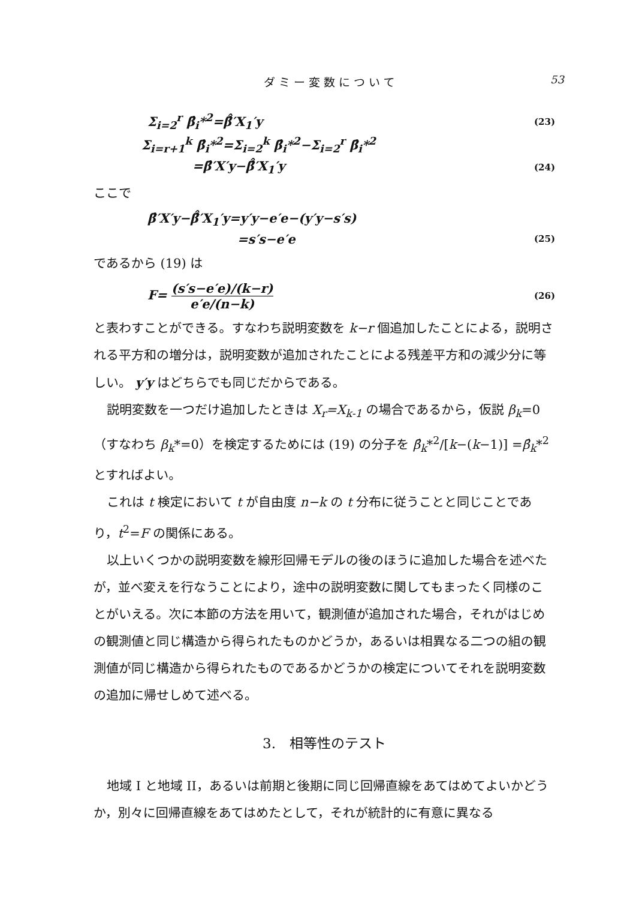ダミー変数について 53
Σ<sub>i=2</sub><sup>r</sup> β̂<sub>i</sub>*<sup>2</sup>=β̂̂′X<sub>1</sub>′y (23)
Σ<sub>i=r+1</sub><sup>k</sup> β̂<sub>i</sub>*<sup>2</sup>=Σ<sub>i=2</sub><sup>k</sup> β̂<sub>i</sub>*<sup>2</sup>−Σ<sub>i=2</sub><sup>r</sup> β̂<sub>i</sub>*<sup>2</sup>
=β̂′X′y−β̂̂′X<sub>1</sub>′y (24)
ここで
β̂′X′y−β̂̂′X<sub>1</sub>′y=y′y−e′e−(y′y−s′s)
=s′s−e′e (25)
であるから (19) は
F=
(s′s−e′e)/(k−r)
e′e/(n−k)
(26)
と表わすことができる。すなわち説明変数を k−r 個追加したことによる，説明される平方和の増分は，説明変数が追加されたことによる残差平方和の減少分に等しい。 y′y はどちらでも同じだからである。
説明変数を一つだけ追加したときは X<sub>r</sub>=X<sub>k-1</sub> の場合であるから，仮説 β<sub>k</sub>=0（すなわち β<sub>k</sub>*=0）を検定するためには (19) の分子を β̂<sub>k</sub>*<sup>2</sup>/[k−(k−1)] =β̂<sub>k</sub>*<sup>2</sup> とすればよい。
これは t 検定において t が自由度 n−k の t 分布に従うことと同じことであり，t<sup>2</sup>=F の関係にある。
以上いくつかの説明変数を線形回帰モデルの後のほうに追加した場合を述べたが，並べ変えを行なうことにより，途中の説明変数に関してもまったく同様のことがいえる。次に本節の方法を用いて，観測値が追加された場合，それがはじめの観測値と同じ構造から得られたものかどうか，あるいは相異なる二つの組の観測値が同じ構造から得られたものであるかどうかの検定についてそれを説明変数の追加に帰せしめて述べる。
3.　相等性のテスト
地域 I と地域 II，あるいは前期と後期に同じ回帰直線をあてはめてよいかどうか，別々に回帰直線をあてはめたとして，それが統計的に有意に異なる